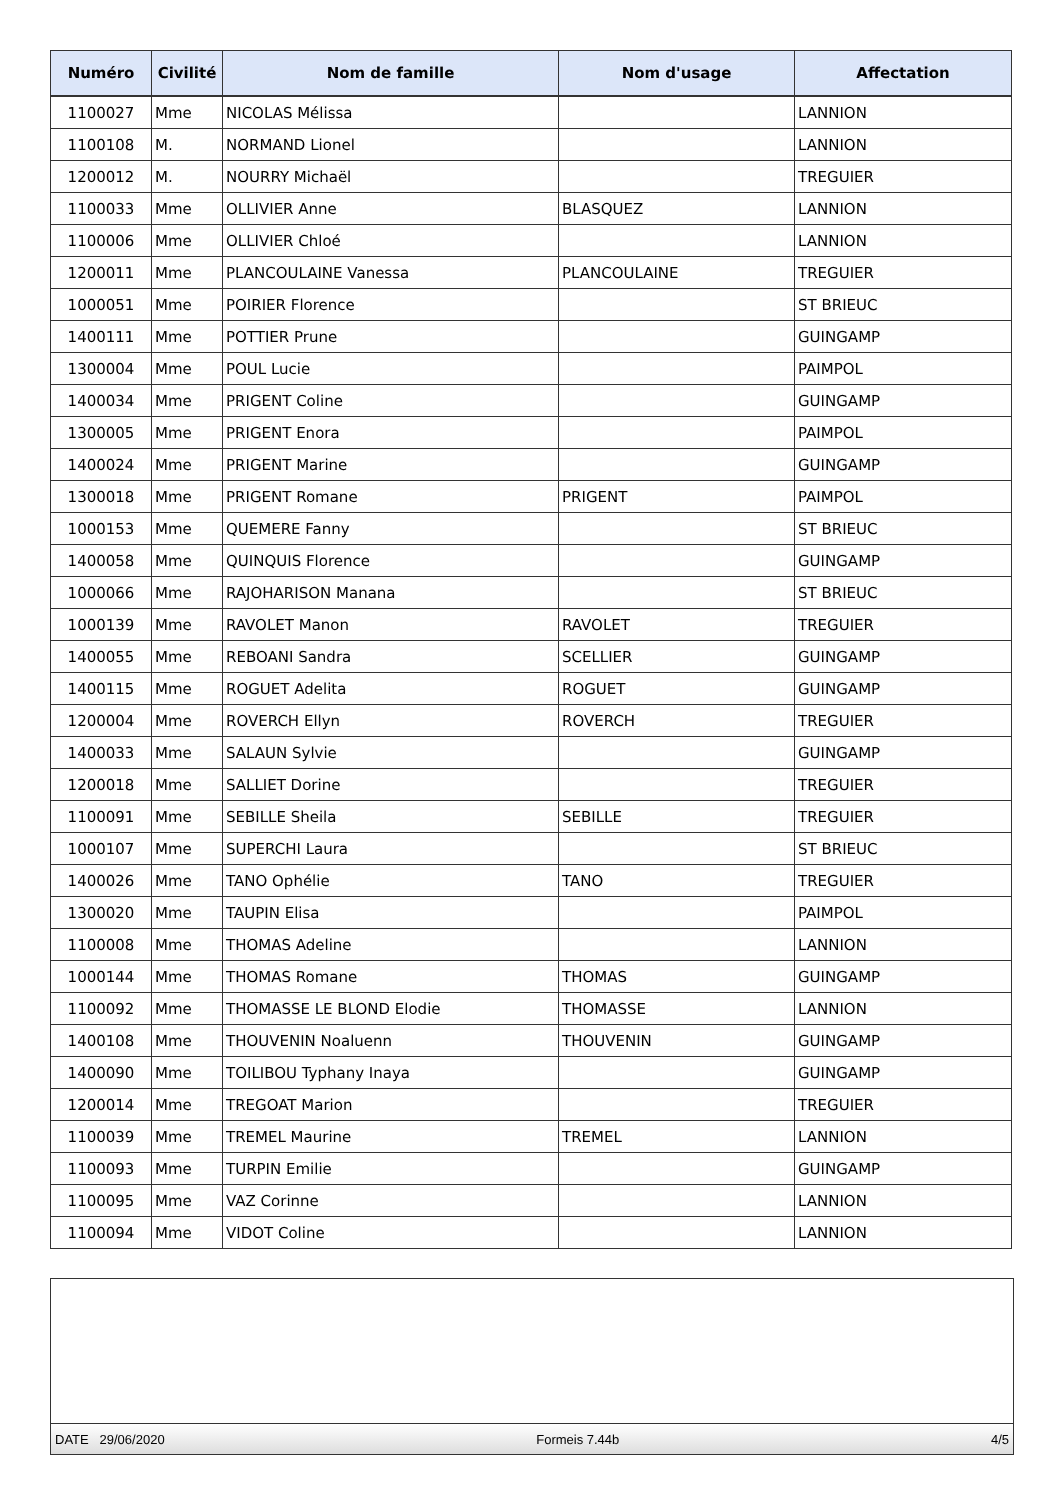| Numéro | Civilité | Nom de famille | Nom d'usage | Affectation |
| --- | --- | --- | --- | --- |
| 1100027 | Mme | NICOLAS Mélissa | | LANNION |
| 1100108 | M. | NORMAND Lionel | | LANNION |
| 1200012 | M. | NOURRY Michaël | | TREGUIER |
| 1100033 | Mme | OLLIVIER Anne | BLASQUEZ | LANNION |
| 1100006 | Mme | OLLIVIER Chloé | | LANNION |
| 1200011 | Mme | PLANCOULAINE Vanessa | PLANCOULAINE | TREGUIER |
| 1000051 | Mme | POIRIER Florence | | ST BRIEUC |
| 1400111 | Mme | POTTIER Prune | | GUINGAMP |
| 1300004 | Mme | POUL Lucie | | PAIMPOL |
| 1400034 | Mme | PRIGENT Coline | | GUINGAMP |
| 1300005 | Mme | PRIGENT Enora | | PAIMPOL |
| 1400024 | Mme | PRIGENT Marine | | GUINGAMP |
| 1300018 | Mme | PRIGENT Romane | PRIGENT | PAIMPOL |
| 1000153 | Mme | QUEMERE Fanny | | ST BRIEUC |
| 1400058 | Mme | QUINQUIS Florence | | GUINGAMP |
| 1000066 | Mme | RAJOHARISON Manana | | ST BRIEUC |
| 1000139 | Mme | RAVOLET Manon | RAVOLET | TREGUIER |
| 1400055 | Mme | REBOANI Sandra | SCELLIER | GUINGAMP |
| 1400115 | Mme | ROGUET Adelita | ROGUET | GUINGAMP |
| 1200004 | Mme | ROVERCH Ellyn | ROVERCH | TREGUIER |
| 1400033 | Mme | SALAUN Sylvie | | GUINGAMP |
| 1200018 | Mme | SALLIET Dorine | | TREGUIER |
| 1100091 | Mme | SEBILLE Sheila | SEBILLE | TREGUIER |
| 1000107 | Mme | SUPERCHI Laura | | ST BRIEUC |
| 1400026 | Mme | TANO Ophélie | TANO | TREGUIER |
| 1300020 | Mme | TAUPIN Elisa | | PAIMPOL |
| 1100008 | Mme | THOMAS Adeline | | LANNION |
| 1000144 | Mme | THOMAS Romane | THOMAS | GUINGAMP |
| 1100092 | Mme | THOMASSE LE BLOND Elodie | THOMASSE | LANNION |
| 1400108 | Mme | THOUVENIN Noaluenn | THOUVENIN | GUINGAMP |
| 1400090 | Mme | TOILIBOU Typhany Inaya | | GUINGAMP |
| 1200014 | Mme | TREGOAT Marion | | TREGUIER |
| 1100039 | Mme | TREMEL Maurine | TREMEL | LANNION |
| 1100093 | Mme | TURPIN Emilie | | GUINGAMP |
| 1100095 | Mme | VAZ Corinne | | LANNION |
| 1100094 | Mme | VIDOT Coline | | LANNION |
DATE 29/06/2020 Formeis 7.44b 4/5